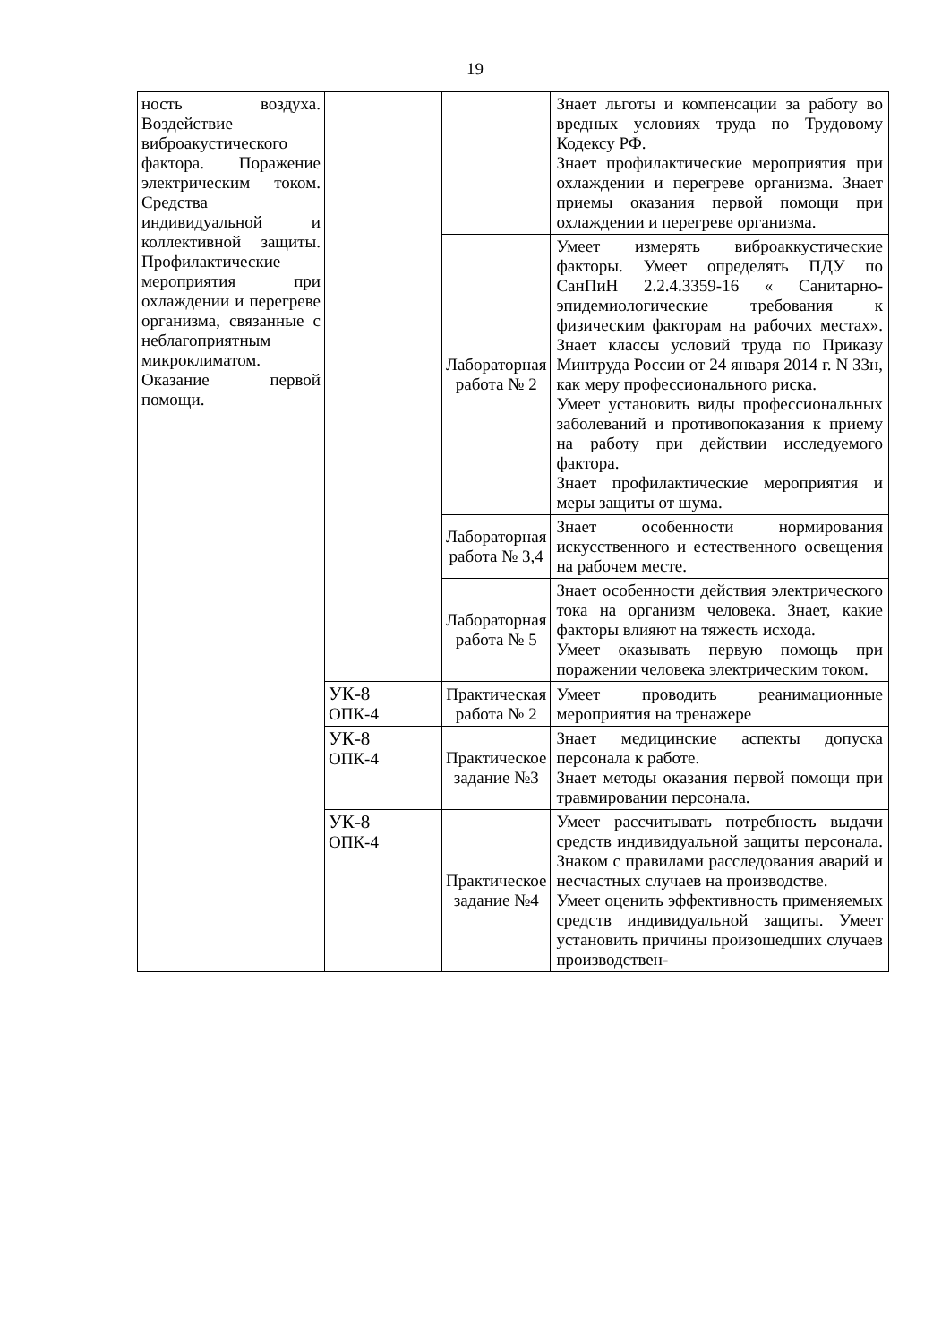19
| ность воздуха. Воздействие виброакустического фактора. Поражение электрическим током. Средства индивидуальной и коллективной защиты. Профилактические мероприятия при охлаждении и перегреве организма, связанные с неблагоприятным микроклиматом. Оказание первой помощи. | | | Знает льготы и компенсации за работу во вредных условиях труда по Трудовому Кодексу РФ. Знает профилактические мероприятия при охлаждении и перегреве организма. Знает приемы оказания первой помощи при охлаждении и перегреве организма. |
| | | Лабораторная работа № 2 | Умеет измерять виброаккустические факторы. Умеет определять ПДУ по СанПиН 2.2.4.3359-16 « Санитарно-эпидемиологические требования к физическим факторам на рабочих местах». Знает классы условий труда по Приказу Минтруда России от 24 января 2014 г. N 33н, как меру профессионального риска. Умеет установить виды профессиональных заболеваний и противопоказания к приему на работу при действии исследуемого фактора. Знает профилактические мероприятия и меры защиты от шума. |
| | | Лабораторная работа № 3,4 | Знает особенности нормирования искусственного и естественного освещения на рабочем месте. |
| | | Лабораторная работа № 5 | Знает особенности действия электрического тока на организм человека. Знает, какие факторы влияют на тяжесть исхода. Умеет оказывать первую помощь при поражении человека электрическим током. |
| | УК-8 ОПК-4 | Практическая работа № 2 | Умеет проводить реанимационные мероприятия на тренажере |
| | УК-8 ОПК-4 | Практическое задание №3 | Знает медицинские аспекты допуска персонала к работе. Знает методы оказания первой помощи при травмировании персонала. |
| | УК-8 ОПК-4 | Практическое задание №4 | Умеет рассчитывать потребность выдачи средств индивидуальной защиты персонала. Знаком с правилами расследования аварий и несчастных случаев на производстве. Умеет оценить эффективность применяемых средств индивидуальной защиты. Умеет установить причины произошедших случаев производствен- |